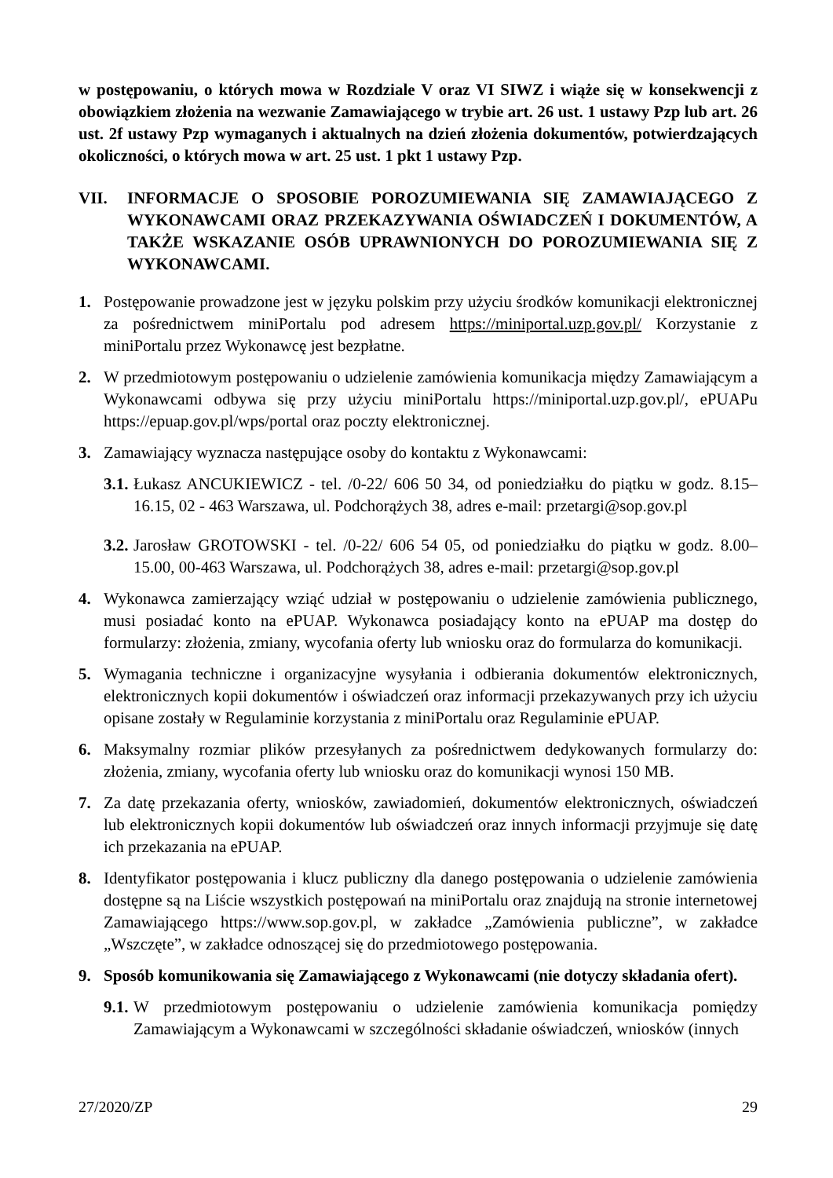w postępowaniu, o których mowa w Rozdziale V oraz VI SIWZ i wiąże się w konsekwencji z obowiązkiem złożenia na wezwanie Zamawiającego w trybie art. 26 ust. 1 ustawy Pzp lub art. 26 ust. 2f ustawy Pzp wymaganych i aktualnych na dzień złożenia dokumentów, potwierdzających okoliczności, o których mowa w art. 25 ust. 1 pkt 1 ustawy Pzp.
VII. INFORMACJE O SPOSOBIE POROZUMIEWANIA SIĘ ZAMAWIAJĄCEGO Z WYKONAWCAMI ORAZ PRZEKAZYWANIA OŚWIADCZEŃ I DOKUMENTÓW, A TAKŻE WSKAZANIE OSÓB UPRAWNIONYCH DO POROZUMIEWANIA SIĘ Z WYKONAWCAMI.
1. Postępowanie prowadzone jest w języku polskim przy użyciu środków komunikacji elektronicznej za pośrednictwem miniPortalu pod adresem https://miniportal.uzp.gov.pl/ Korzystanie z miniPortalu przez Wykonawcę jest bezpłatne.
2. W przedmiotowym postępowaniu o udzielenie zamówienia komunikacja między Zamawiającym a Wykonawcami odbywa się przy użyciu miniPortalu https://miniportal.uzp.gov.pl/, ePUAPu https://epuap.gov.pl/wps/portal oraz poczty elektronicznej.
3. Zamawiający wyznacza następujące osoby do kontaktu z Wykonawcami:
3.1. Łukasz ANCUKIEWICZ - tel. /0-22/ 606 50 34, od poniedziałku do piątku w godz. 8.15–16.15, 02 - 463 Warszawa, ul. Podchorążych 38, adres e-mail: przetargi@sop.gov.pl
3.2. Jarosław GROTOWSKI - tel. /0-22/ 606 54 05, od poniedziałku do piątku w godz. 8.00–15.00, 00-463 Warszawa, ul. Podchorążych 38, adres e-mail: przetargi@sop.gov.pl
4. Wykonawca zamierzający wziąć udział w postępowaniu o udzielenie zamówienia publicznego, musi posiadać konto na ePUAP. Wykonawca posiadający konto na ePUAP ma dostęp do formularzy: złożenia, zmiany, wycofania oferty lub wniosku oraz do formularza do komunikacji.
5. Wymagania techniczne i organizacyjne wysyłania i odbierania dokumentów elektronicznych, elektronicznych kopii dokumentów i oświadczeń oraz informacji przekazywanych przy ich użyciu opisane zostały w Regulaminie korzystania z miniPortalu oraz Regulaminie ePUAP.
6. Maksymalny rozmiar plików przesyłanych za pośrednictwem dedykowanych formularzy do: złożenia, zmiany, wycofania oferty lub wniosku oraz do komunikacji wynosi 150 MB.
7. Za datę przekazania oferty, wniosków, zawiadomień, dokumentów elektronicznych, oświadczeń lub elektronicznych kopii dokumentów lub oświadczeń oraz innych informacji przyjmuje się datę ich przekazania na ePUAP.
8. Identyfikator postępowania i klucz publiczny dla danego postępowania o udzielenie zamówienia dostępne są na Liście wszystkich postępowań na miniPortalu oraz znajdują na stronie internetowej Zamawiającego https://www.sop.gov.pl, w zakładce „Zamówienia publiczne”, w zakładce „Wszczęte”, w zakładce odnoszącej się do przedmiotowego postępowania.
9. Sposób komunikowania się Zamawiającego z Wykonawcami (nie dotyczy składania ofert).
9.1. W przedmiotowym postępowaniu o udzielenie zamówienia komunikacja pomiędzy Zamawiającym a Wykonawcami w szczególności składanie oświadczeń, wniosków (innych
27/2020/ZP 29